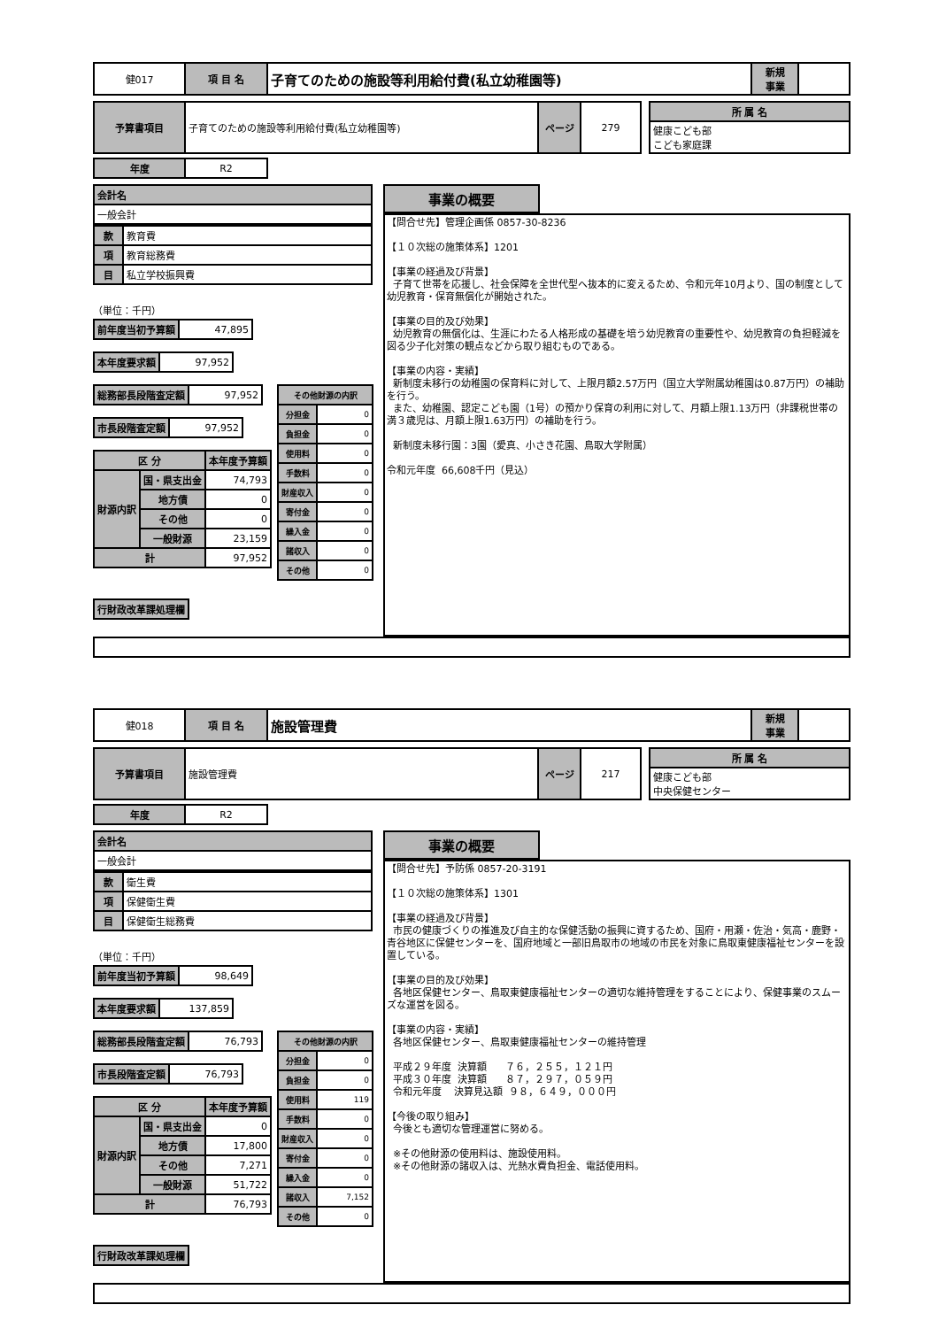| 健017 | 項 目 名 | 子育てのための施設等利用給付費(私立幼稚園等) | 新規 事業 | |
| 予算書項目 | 子育てのための施設等利用給付費(私立幼稚園等) | ページ | 279 |
| 所 属 名 |
| 健康こども部 こども家庭課 |
| 年度 | R2 |
| 会計名 |
| 一般会計 |
| 款 | 教育費 |
| 項 | 教育総務費 |
| 目 | 私立学校振興費 |
（単位：千円）
| 前年度当初予算額 | 47,895 |
| 本年度要求額 | 97,952 |
| 総務部長段階査定額 | 97,952 |
| 市長段階査定額 | 97,952 |
| 区 分 | | 本年度予算額 |
| --- | --- | --- |
| 財源内訳 | 国・県支出金 | 74,793 |
| | 地方債 | 0 |
| | その他 | 0 |
| | 一般財源 | 23,159 |
| 計 | | 97,952 |
| その他財源の内訳 | |
| --- | --- |
| 分担金 | 0 |
| 負担金 | 0 |
| 使用料 | 0 |
| 手数料 | 0 |
| 財産収入 | 0 |
| 寄付金 | 0 |
| 繰入金 | 0 |
| 諸収入 | 0 |
| その他 | 0 |
| 行財政改革課処理欄 |
事業の概要
【問合せ先】管理企画係 0857-30-8236 【１０次総の施策体系】1201 【事業の経過及び背景】 子育て世帯を応援し、社会保障を全世代型へ抜本的に変えるため、令和元年10月より、国の制度として幼児教育・保育無償化が開始された。 【事業の目的及び効果】 幼児教育の無償化は、生涯にわたる人格形成の基礎を培う幼児教育の重要性や、幼児教育の負担軽減を図る少子化対策の観点などから取り組むものである。 【事業の内容・実績】 新制度未移行の幼稚園の保育料に対して、上限月額2.57万円（国立大学附属幼稚園は0.87万円）の補助を行う。 また、幼稚園、認定こども園（1号）の預かり保育の利用に対して、月額上限1.13万円（非課税世帯の満３歳児は、月額上限1.63万円）の補助を行う。 新制度未移行園：3園（愛真、小さき花園、鳥取大学附属） 令和元年度 66,608千円（見込）
| 健018 | 項 目 名 | 施設管理費 | 新規 事業 | |
| 予算書項目 | 施設管理費 | ページ | 217 |
| 所 属 名 |
| 健康こども部 中央保健センター |
| 年度 | R2 |
| 会計名 |
| 一般会計 |
| 款 | 衛生費 |
| 項 | 保健衛生費 |
| 目 | 保健衛生総務費 |
（単位：千円）
| 前年度当初予算額 | 98,649 |
| 本年度要求額 | 137,859 |
| 総務部長段階査定額 | 76,793 |
| 市長段階査定額 | 76,793 |
| 区 分 | | 本年度予算額 |
| --- | --- | --- |
| 財源内訳 | 国・県支出金 | 0 |
| | 地方債 | 17,800 |
| | その他 | 7,271 |
| | 一般財源 | 51,722 |
| 計 | | 76,793 |
| その他財源の内訳 | |
| --- | --- |
| 分担金 | 0 |
| 負担金 | 0 |
| 使用料 | 119 |
| 手数料 | 0 |
| 財産収入 | 0 |
| 寄付金 | 0 |
| 繰入金 | 0 |
| 諸収入 | 7,152 |
| その他 | 0 |
| 行財政改革課処理欄 |
事業の概要
【問合せ先】予防係 0857-20-3191 【１０次総の施策体系】1301 【事業の経過及び背景】 市民の健康づくりの推進及び自主的な保健活動の振興に資するため、国府・用瀬・佐治・気高・鹿野・青谷地区に保健センターを、国府地域と一部旧鳥取市の地域の市民を対象に鳥取東健康福祉センターを設置している。 【事業の目的及び効果】 各地区保健センター、鳥取東健康福祉センターの適切な維持管理をすることにより、保健事業のスムーズな運営を図る。 【事業の内容・実績】 各地区保健センター、鳥取東健康福祉センターの維持管理 平成２９年度 決算額 ７６，２５５，１２１円 平成３０年度 決算額 ８７，２９７，０５９円 令和元年度 決算見込額 ９８，６４９，０００円 【今後の取り組み】 今後とも適切な管理運営に努める。 ※その他財源の使用料は、施設使用料。 ※その他財源の諸収入は、光熱水費負担金、電話使用料。